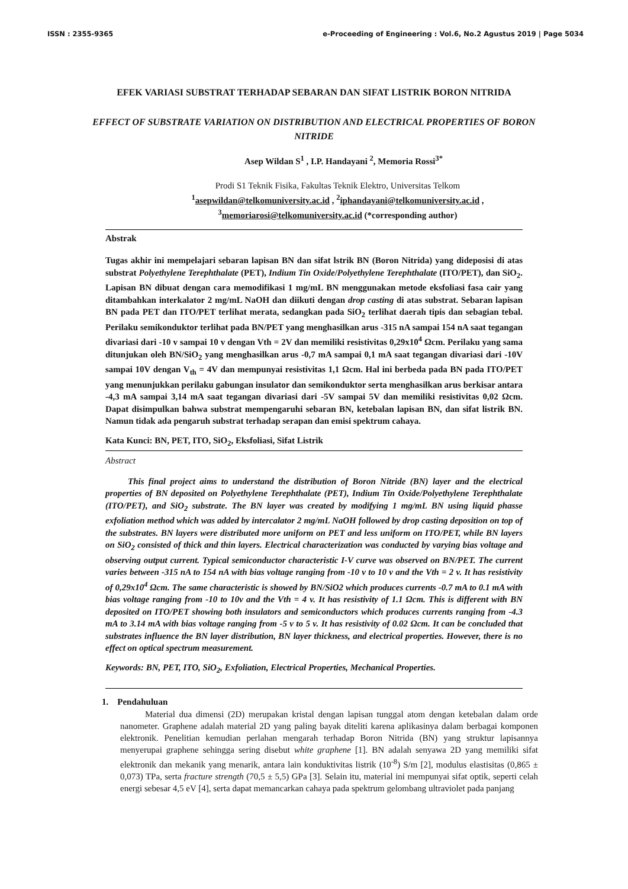ISSN : 2355-9365 e-Proceeding of Engineering : Vol.6, No.2 Agustus 2019 | Page 5034
EFEK VARIASI SUBSTRAT TERHADAP SEBARAN DAN SIFAT LISTRIK BORON NITRIDA
EFFECT OF SUBSTRATE VARIATION ON DISTRIBUTION AND ELECTRICAL PROPERTIES OF BORON NITRIDE
Asep Wildan S<sup>1</sup> , I.P. Handayani <sup>2</sup>, Memoria Rossi<sup>3*</sup>
Prodi S1 Teknik Fisika, Fakultas Teknik Elektro, Universitas Telkom
<sup>1</sup> asepwildan@telkomuniversity.ac.id , <sup>2</sup>iphandayani@telkomuniversity.ac.id ,
<sup>3</sup> memoriarosi@telkomuniversity.ac.id (*corresponding author)
Abstrak
Tugas akhir ini mempelajari sebaran lapisan BN dan sifat lstrik BN (Boron Nitrida) yang dideposisi di atas substrat Polyethylene Terephthalate (PET), Indium Tin Oxide/Polyethylene Terephthalate (ITO/PET), dan SiO<sub>2</sub>. Lapisan BN dibuat dengan cara memodifikasi 1 mg/mL BN menggunakan metode eksfoliasi fasa cair yang ditambahkan interkalator 2 mg/mL NaOH dan diikuti dengan drop casting di atas substrat. Sebaran lapisan BN pada PET dan ITO/PET terlihat merata, sedangkan pada SiO<sub>2</sub> terlihat daerah tipis dan sebagian tebal. Perilaku semikonduktor terlihat pada BN/PET yang menghasilkan arus -315 nA sampai 154 nA saat tegangan divariasi dari -10 v sampai 10 v dengan Vth = 2V dan memiliki resistivitas 0,29x10<sup>4</sup> Ωcm. Perilaku yang sama ditunjukan oleh BN/SiO<sub>2</sub> yang menghasilkan arus -0,7 mA sampai 0,1 mA saat tegangan divariasi dari -10V sampai 10V dengan V<sub>th</sub> = 4V dan mempunyai resistivitas 1,1 Ωcm. Hal ini berbeda pada BN pada ITO/PET yang menunjukkan perilaku gabungan insulator dan semikonduktor serta menghasilkan arus berkisar antara -4,3 mA sampai 3,14 mA saat tegangan divariasi dari -5V sampai 5V dan memiliki resistivitas 0,02 Ωcm. Dapat disimpulkan bahwa substrat mempengaruhi sebaran BN, ketebalan lapisan BN, dan sifat listrik BN. Namun tidak ada pengaruh substrat terhadap serapan dan emisi spektrum cahaya.
Kata Kunci: BN, PET, ITO, SiO<sub>2</sub>, Eksfoliasi, Sifat Listrik
Abstract
This final project aims to understand the distribution of Boron Nitride (BN) layer and the electrical properties of BN deposited on Polyethylene Terephthalate (PET), Indium Tin Oxide/Polyethylene Terephthalate (ITO/PET), and SiO<sub>2</sub> substrate. The BN layer was created by modifying 1 mg/mL BN using liquid phasse exfoliation method which was added by intercalator 2 mg/mL NaOH followed by drop casting deposition on top of the substrates. BN layers were distributed more uniform on PET and less uniform on ITO/PET, while BN layers on SiO<sub>2</sub> consisted of thick and thin layers. Electrical characterization was conducted by varying bias voltage and observing output current. Typical semiconductor characteristic I-V curve was observed on BN/PET. The current varies between -315 nA to 154 nA with bias voltage ranging from -10 v to 10 v and the Vth = 2 v. It has resistivity of 0,29x10<sup>4</sup> Ωcm. The same characteristic is showed by BN/SiO2 which produces currents -0.7 mA to 0.1 mA with bias voltage ranging from -10 to 10v and the Vth = 4 v. It has resistivity of 1.1 Ωcm. This is different with BN deposited on ITO/PET showing both insulators and semiconductors which produces currents ranging from -4.3 mA to 3.14 mA with bias voltage ranging from -5 v to 5 v. It has resistivity of 0.02 Ωcm. It can be concluded that substrates influence the BN layer distribution, BN layer thickness, and electrical properties. However, there is no effect on optical spectrum measurement.
Keywords: BN, PET, ITO, SiO<sub>2</sub>, Exfoliation, Electrical Properties, Mechanical Properties.
1. Pendahuluan
Material dua dimensi (2D) merupakan kristal dengan lapisan tunggal atom dengan ketebalan dalam orde nanometer. Graphene adalah material 2D yang paling bayak diteliti karena aplikasinya dalam berbagai komponen elektronik. Penelitian kemudian perlahan mengarah terhadap Boron Nitrida (BN) yang struktur lapisannya menyerupai graphene sehingga sering disebut white graphene [1]. BN adalah senyawa 2D yang memiliki sifat elektronik dan mekanik yang menarik, antara lain konduktivitas listrik (10<sup>-8</sup>) S/m [2], modulus elastisitas (0,865 ± 0,073) TPa, serta fracture strength (70,5 ± 5,5) GPa [3]. Selain itu, material ini mempunyai sifat optik, seperti celah energi sebesar 4,5 eV [4], serta dapat memancarkan cahaya pada spektrum gelombang ultraviolet pada panjang